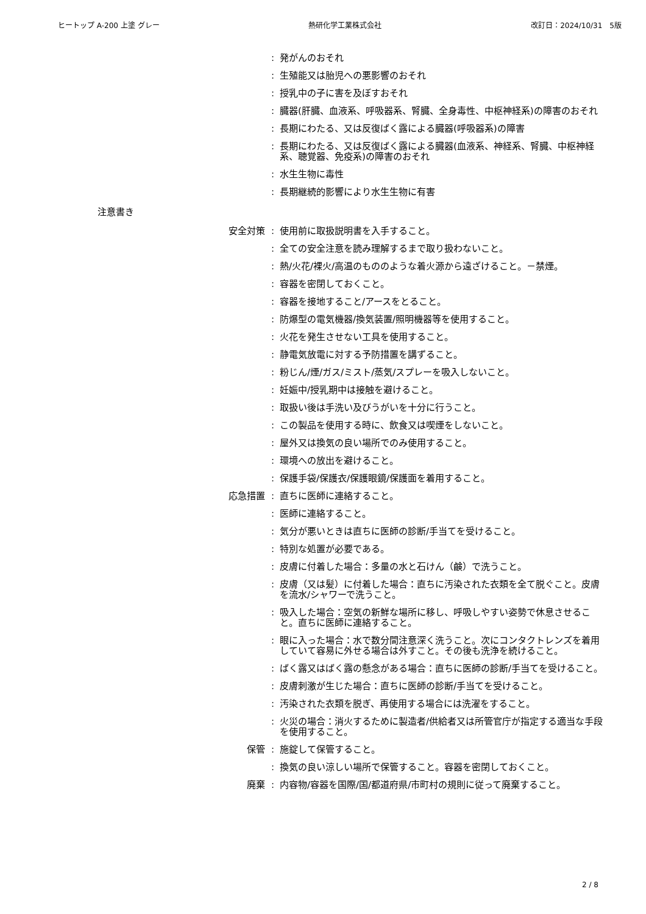ヒートップ A-200 上塗 グレー 熱研化学工業株式会社 改訂日：2024/10/31　5版
: 発がんのおそれ
: 生殖能又は胎児への悪影響のおそれ
: 授乳中の子に害を及ぼすおそれ
: 臓器(肝臓、血液系、呼吸器系、腎臓、全身毒性、中枢神経系)の障害のおそれ
: 長期にわたる、又は反復ばく露による臓器(呼吸器系)の障害
: 長期にわたる、又は反復ばく露による臓器(血液系、神経系、腎臓、中枢神経系、聴覚器、免疫系)の障害のおそれ
: 水生生物に毒性
: 長期継続的影響により水生生物に有害
注意書き
安全対策 : 使用前に取扱説明書を入手すること。
: 全ての安全注意を読み理解するまで取り扱わないこと。
: 熱/火花/裸火/高温のもののような着火源から遠ざけること。－禁煙。
: 容器を密閉しておくこと。
: 容器を接地すること/アースをとること。
: 防爆型の電気機器/換気装置/照明機器等を使用すること。
: 火花を発生させない工具を使用すること。
: 静電気放電に対する予防措置を講ずること。
: 粉じん/煙/ガス/ミスト/蒸気/スプレーを吸入しないこと。
: 妊娠中/授乳期中は接触を避けること。
: 取扱い後は手洗い及びうがいを十分に行うこと。
: この製品を使用する時に、飲食又は喫煙をしないこと。
: 屋外又は換気の良い場所でのみ使用すること。
: 環境への放出を避けること。
: 保護手袋/保護衣/保護眼鏡/保護面を着用すること。
応急措置 : 直ちに医師に連絡すること。
: 医師に連絡すること。
: 気分が悪いときは直ちに医師の診断/手当てを受けること。
: 特別な処置が必要である。
: 皮膚に付着した場合：多量の水と石けん（鹸）で洗うこと。
: 皮膚（又は髪）に付着した場合：直ちに汚染された衣類を全て脱ぐこと。皮膚を流水/シャワーで洗うこと。
: 吸入した場合：空気の新鮮な場所に移し、呼吸しやすい姿勢で休息させること。直ちに医師に連絡すること。
: 眼に入った場合：水で数分間注意深く洗うこと。次にコンタクトレンズを着用していて容易に外せる場合は外すこと。その後も洗浄を続けること。
: ばく露又はばく露の懸念がある場合：直ちに医師の診断/手当てを受けること。
: 皮膚刺激が生じた場合：直ちに医師の診断/手当てを受けること。
: 汚染された衣類を脱ぎ、再使用する場合には洗濯をすること。
: 火災の場合：消火するために製造者/供給者又は所管官庁が指定する適当な手段を使用すること。
保管 : 施錠して保管すること。
: 換気の良い涼しい場所で保管すること。容器を密閉しておくこと。
廃棄 : 内容物/容器を国際/国/都道府県/市町村の規則に従って廃棄すること。
2 / 8